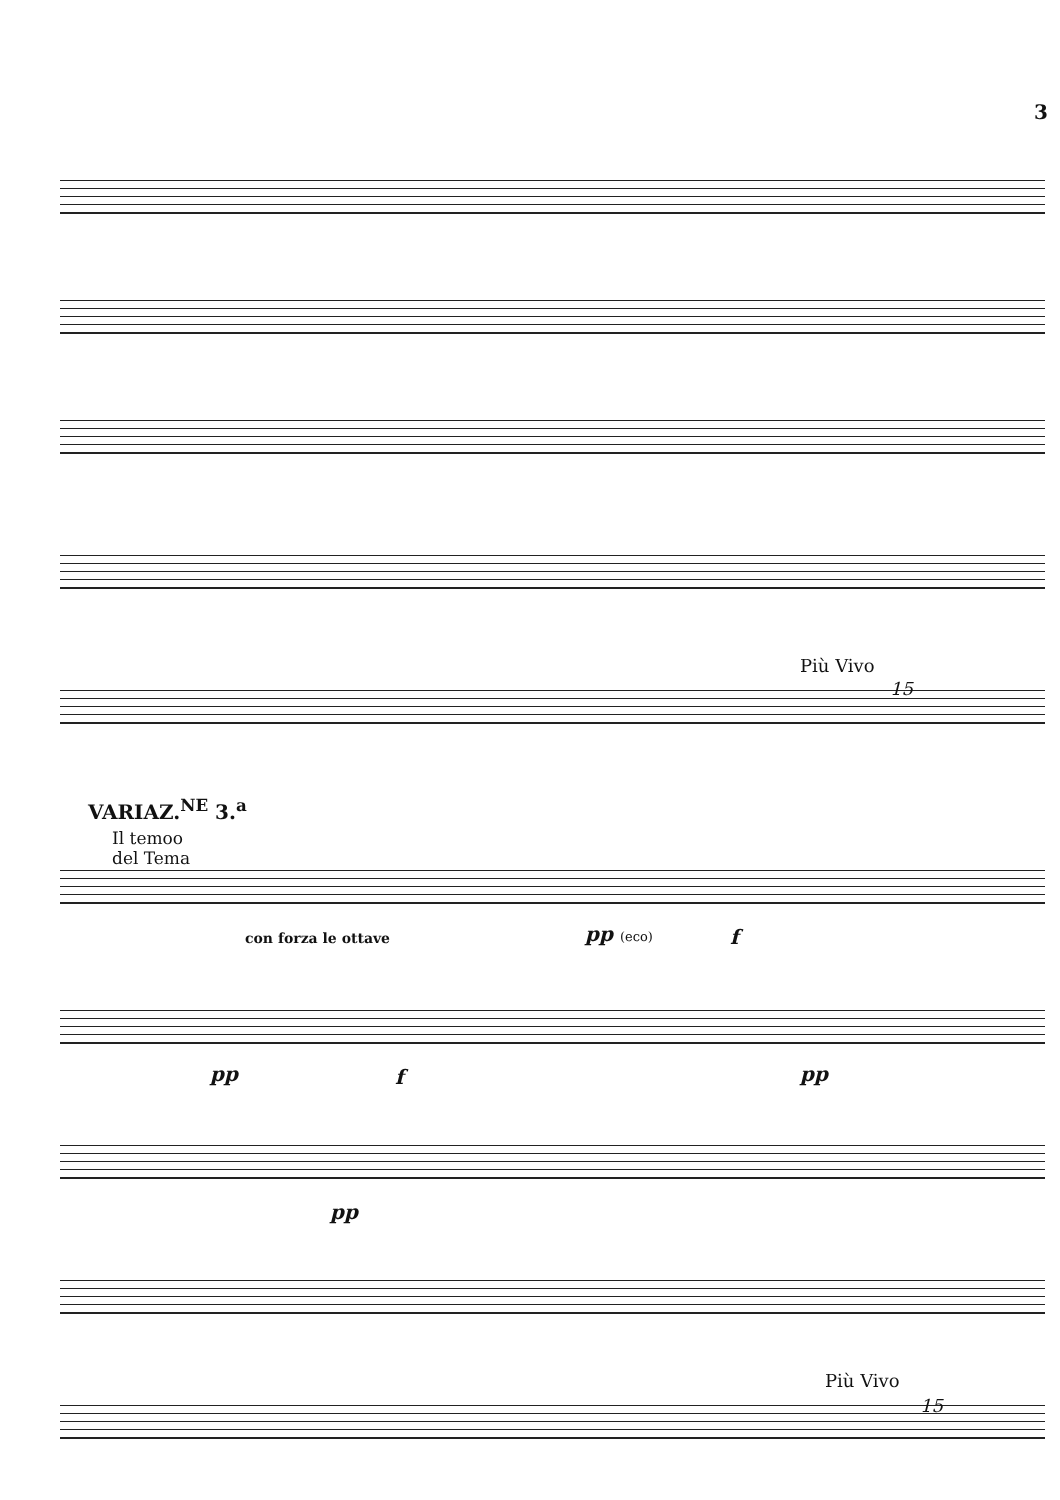3
Più Vivo
15
VARIAZ.<sup>NE</sup> 3.<sup>a</sup>
Il temoo
del Tema
con forza le ottave pp (eco) f
pp f pp
pp
Più Vivo
15